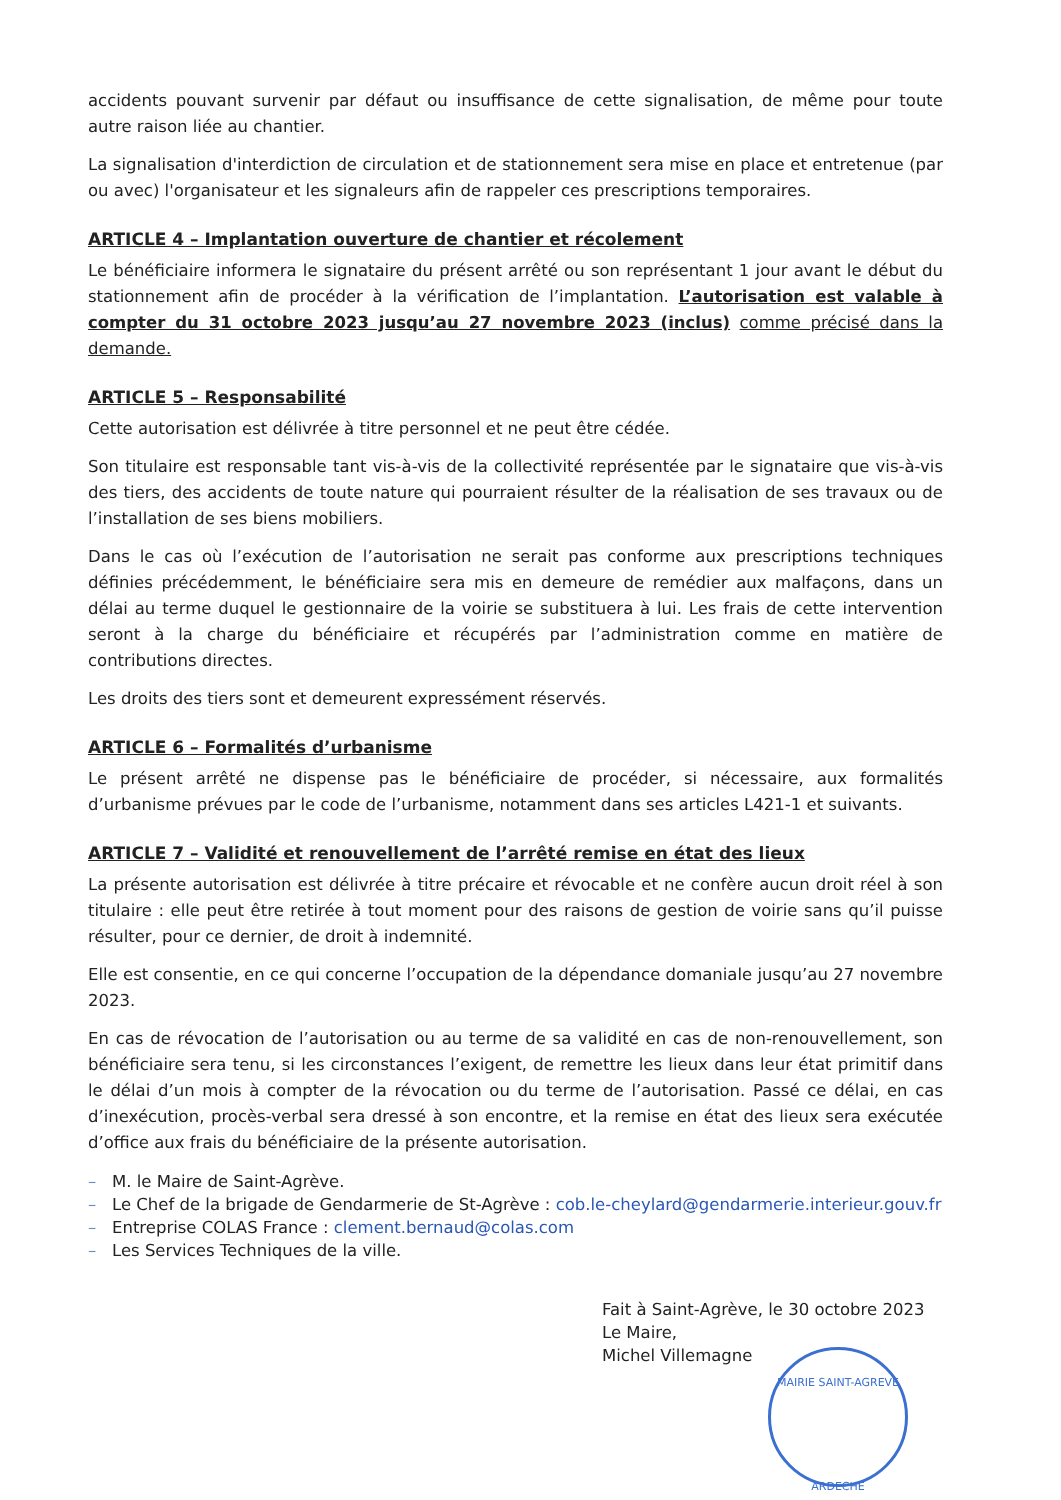accidents pouvant survenir par défaut ou insuffisance de cette signalisation, de même pour toute autre raison liée au chantier.
La signalisation d'interdiction de circulation et de stationnement sera mise en place et entretenue (par ou avec) l'organisateur et les signaleurs afin de rappeler ces prescriptions temporaires.
ARTICLE 4 – Implantation ouverture de chantier et récolement
Le bénéficiaire informera le signataire du présent arrêté ou son représentant 1 jour avant le début du stationnement afin de procéder à la vérification de l’implantation. L’autorisation est valable à compter du 31 octobre 2023 jusqu’au 27 novembre 2023 (inclus) comme précisé dans la demande.
ARTICLE 5 – Responsabilité
Cette autorisation est délivrée à titre personnel et ne peut être cédée.
Son titulaire est responsable tant vis-à-vis de la collectivité représentée par le signataire que vis-à-vis des tiers, des accidents de toute nature qui pourraient résulter de la réalisation de ses travaux ou de l’installation de ses biens mobiliers.
Dans le cas où l’exécution de l’autorisation ne serait pas conforme aux prescriptions techniques définies précédemment, le bénéficiaire sera mis en demeure de remédier aux malfaçons, dans un délai au terme duquel le gestionnaire de la voirie se substituera à lui. Les frais de cette intervention seront à la charge du bénéficiaire et récupérés par l’administration comme en matière de contributions directes.
Les droits des tiers sont et demeurent expressément réservés.
ARTICLE 6 – Formalités d’urbanisme
Le présent arrêté ne dispense pas le bénéficiaire de procéder, si nécessaire, aux formalités d’urbanisme prévues par le code de l’urbanisme, notamment dans ses articles L421-1 et suivants.
ARTICLE 7 – Validité et renouvellement de l’arrêté remise en état des lieux
La présente autorisation est délivrée à titre précaire et révocable et ne confère aucun droit réel à son titulaire : elle peut être retirée à tout moment pour des raisons de gestion de voirie sans qu’il puisse résulter, pour ce dernier, de droit à indemnité.
Elle est consentie, en ce qui concerne l’occupation de la dépendance domaniale jusqu’au 27 novembre 2023.
En cas de révocation de l’autorisation ou au terme de sa validité en cas de non-renouvellement, son bénéficiaire sera tenu, si les circonstances l’exigent, de remettre les lieux dans leur état primitif dans le délai d’un mois à compter de la révocation ou du terme de l’autorisation. Passé ce délai, en cas d’inexécution, procès-verbal sera dressé à son encontre, et la remise en état des lieux sera exécutée d’office aux frais du bénéficiaire de la présente autorisation.
– M. le Maire de Saint-Agrève.
– Le Chef de la brigade de Gendarmerie de St-Agrève : cob.le-cheylard@gendarmerie.interieur.gouv.fr
– Entreprise COLAS France : clement.bernaud@colas.com
– Les Services Techniques de la ville.
Fait à Saint-Agrève, le 30 octobre 2023
Le Maire,
Michel Villemagne
MAIRIE SAINT-AGREVE
ARDECHE